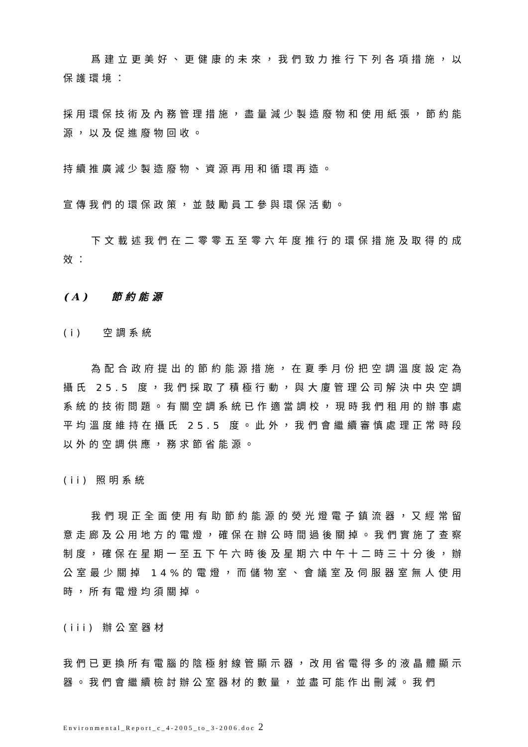爲建立更美好、更健康的未來，我們致力推行下列各項措施，以保護環境：
採用環保技術及內務管理措施，盡量減少製造廢物和使用紙張，節約能源，以及促進廢物回收。
持續推廣減少製造廢物、資源再用和循環再造。
宣傳我們的環保政策，並鼓勵員工參與環保活動。
下文載述我們在二零零五至零六年度推行的環保措施及取得的成效：
(A) 節約能源
(i) 空調系統
為配合政府提出的節約能源措施，在夏季月份把空調溫度設定為攝氏 25.5 度，我們採取了積極行動，與大廈管理公司解決中央空調系統的技術問題。有關空調系統已作適當調校，現時我們租用的辦事處平均溫度維持在攝氏 25.5 度。此外，我們會繼續審慎處理正常時段以外的空調供應，務求節省能源。
(ii) 照明系統
我們現正全面使用有助節約能源的熒光燈電子鎮流器，又經常留意走廊及公用地方的電燈，確保在辦公時間過後關掉。我們實施了查察制度，確保在星期一至五下午六時後及星期六中午十二時三十分後，辦公室最少關掉 14%的電燈，而儲物室、會議室及伺服器室無人使用時，所有電燈均須關掉。
(iii) 辦公室器材
我們已更換所有電腦的陰極射線管顯示器，改用省電得多的液晶體顯示器。我們會繼續檢討辦公室器材的數量，並盡可能作出刪減。我們
Environmental_Report_c_4-2005_to_3-2006.doc 2